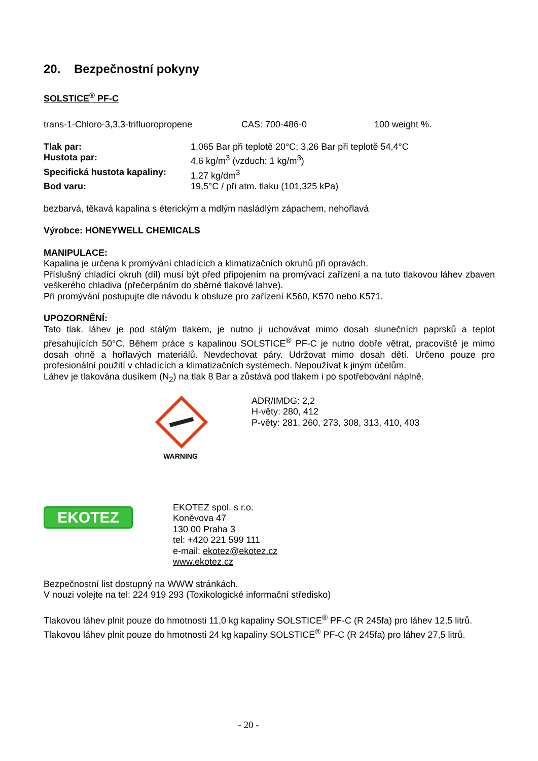20. Bezpečnostní pokyny
SOLSTICE<sup>®</sup> PF-C
| trans-1-Chloro-3,3,3-trifluoropropene | CAS: 700-486-0 | 100 weight %. |
| Tlak par: | 1,065 Bar při teplotě 20°C; 3,26 Bar při teplotě 54,4°C |
| Hustota par: | 4,6 kg/m<sup>3</sup> (vzduch: 1 kg/m<sup>3</sup>) |
| Specifická hustota kapaliny: | 1,27 kg/dm<sup>3</sup> |
| Bod varu: | 19,5°C / při atm. tlaku (101,325 kPa) |
bezbarvá, těkavá kapalina s éterickým a mdlým nasládlým zápachem, nehořlavá
Výrobce: HONEYWELL CHEMICALS
MANIPULACE:
Kapalina je určena k promývání chladících a klimatizačních okruhů při opravách.
Příslušný chladící okruh (díl) musí být před připojením na promývací zařízení a na tuto tlakovou láhev zbaven veškerého chladiva (přečerpáním do sběrné tlakové lahve).
Při promývání postupujte dle návodu k obsluze pro zařízení K560, K570 nebo K571.
UPOZORNĚNÍ:
Tato tlak. láhev je pod stálým tlakem, je nutno ji uchovávat mimo dosah slunečních paprsků a teplot přesahujících 50°C. Během práce s kapalinou SOLSTICE<sup>®</sup> PF-C je nutno dobře větrat, pracoviště je mimo dosah ohně a hořlavých materiálů. Nevdechovat páry. Udržovat mimo dosah dětí. Určeno pouze pro profesionální použití v chladících a klimatizačních systémech. Nepoužívat k jiným účelům.
Láhev je tlakována dusíkem (N<sub>2</sub>) na tlak 8 Bar a zůstává pod tlakem i po spotřebování náplně.
WARNING
ADR/IMDG: 2,2
H-věty: 280, 412
P-věty: 281, 260, 273, 308, 313, 410, 403
EKOTEZ
EKOTEZ spol. s r.o.
Koněvova 47
130 00 Praha 3
tel: +420 221 599 111
e-mail: ekotez@ekotez.cz
www.ekotez.cz
Bezpečnostní list dostupný na WWW stránkách.
V nouzi volejte na tel: 224 919 293 (Toxikologické informační středisko)
Tlakovou láhev plnit pouze do hmotnosti 11,0 kg kapaliny SOLSTICE<sup>®</sup> PF-C (R 245fa) pro láhev 12,5 litrů.
Tlakovou láhev plnit pouze do hmotnosti 24 kg kapaliny SOLSTICE<sup>®</sup> PF-C (R 245fa) pro láhev 27,5 litrů.
- 20 -